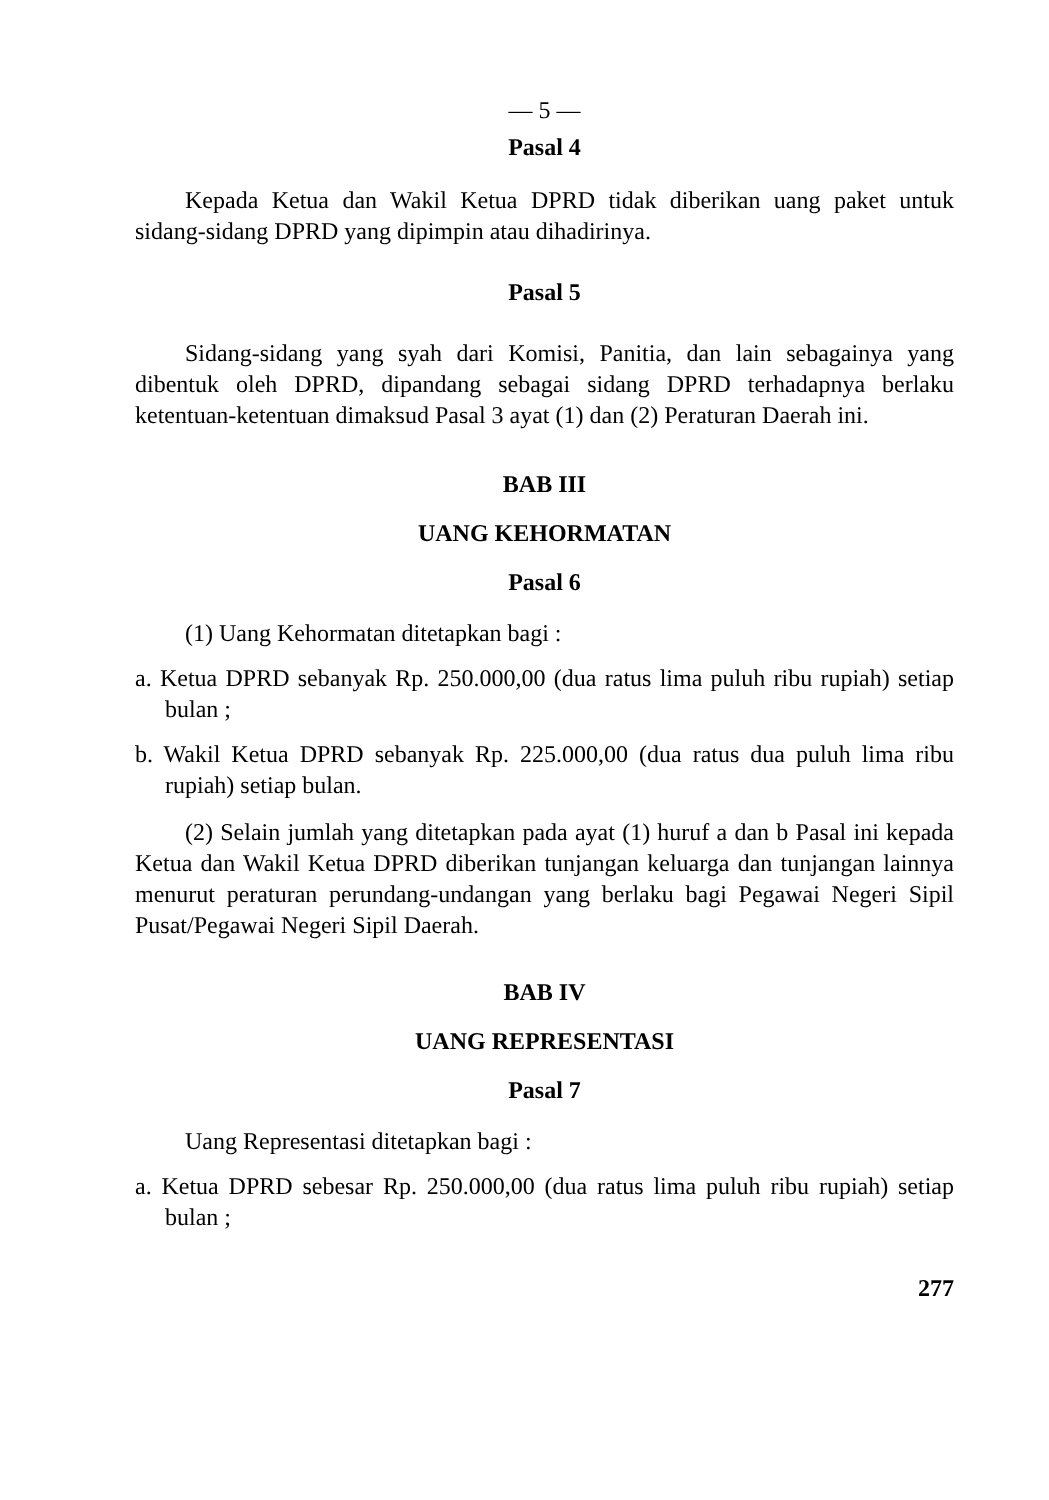— 5 —
Pasal 4
Kepada Ketua dan Wakil Ketua DPRD tidak diberikan uang paket untuk sidang-sidang DPRD yang dipimpin atau dihadirinya.
Pasal 5
Sidang-sidang yang syah dari Komisi, Panitia, dan lain sebagainya yang dibentuk oleh DPRD, dipandang sebagai sidang DPRD terhadapnya berlaku ketentuan-ketentuan dimaksud Pasal 3 ayat (1) dan (2) Peraturan Daerah ini.
BAB III
UANG KEHORMATAN
Pasal 6
(1) Uang Kehormatan ditetapkan bagi :
a. Ketua DPRD sebanyak Rp. 250.000,00 (dua ratus lima puluh ribu rupiah) setiap bulan ;
b. Wakil Ketua DPRD sebanyak Rp. 225.000,00 (dua ratus dua puluh lima ribu rupiah) setiap bulan.
(2) Selain jumlah yang ditetapkan pada ayat (1) huruf a dan b Pasal ini kepada Ketua dan Wakil Ketua DPRD diberikan tunjangan keluarga dan tunjangan lainnya menurut peraturan perundang-undangan yang berlaku bagi Pegawai Negeri Sipil Pusat/Pegawai Negeri Sipil Daerah.
BAB IV
UANG REPRESENTASI
Pasal 7
Uang Representasi ditetapkan bagi :
a. Ketua DPRD sebesar Rp. 250.000,00 (dua ratus lima puluh ribu rupiah) setiap bulan ;
277